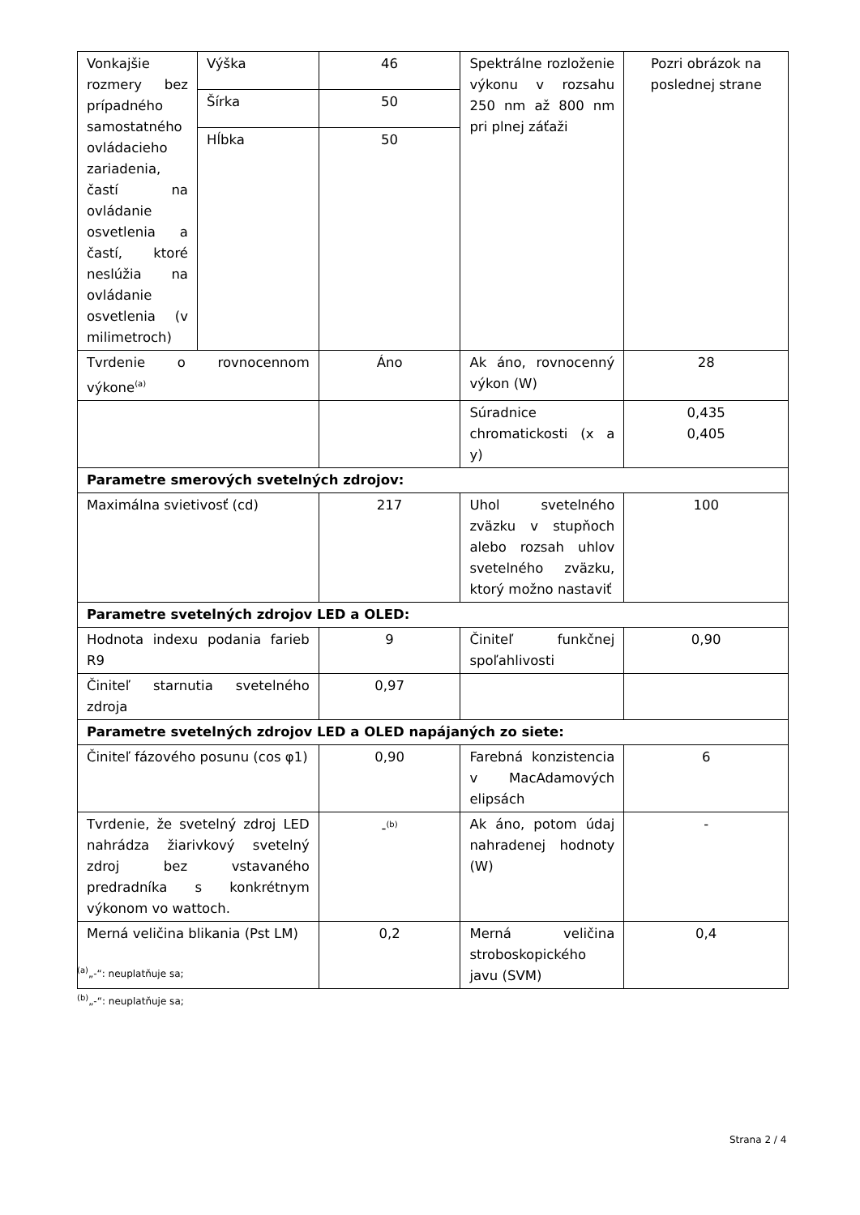| Vonkajšie rozmery bez prípadného samostatného ovládacieho zariadenia, častí na ovládanie osvetlenia a častí, ktoré neslúžia na ovládanie osvetlenia (v milimetroch) | Výška | 46 | Spektrálne rozloženie výkonu v rozsahu 250 nm až 800 nm pri plnej záťaži | Pozri obrázok na poslednej strane |
| | Šírka | 50 | | |
| | Hĺbka | 50 | | |
| Tvrdenie o rovnocennom výkone<sup>(a)</sup> | | Áno | Ak áno, rovnocenný výkon (W) | 28 |
| | | | Súradnice chromatickosti (x a y) | 0,435 0,405 |
| Parametre smerových svetelných zdrojov: | | | | |
| Maximálna svietivosť (cd) | | 217 | Uhol svetelného zväzku v stupňoch alebo rozsah uhlov svetelného zväzku, ktorý možno nastaviť | 100 |
| Parametre svetelných zdrojov LED a OLED: | | | | |
| Hodnota indexu podania farieb R9 | | 9 | Činiteľ funkčnej spoľahlivosti | 0,90 |
| Činiteľ starnutia svetelného zdroja | | 0,97 | | |
| Parametre svetelných zdrojov LED a OLED napájaných zo siete: | | | | |
| Činiteľ fázového posunu (cos φ1) | | 0,90 | Farebná konzistencia v MacAdamových elipsách | 6 |
| Tvrdenie, že svetelný zdroj LED nahrádza žiarivkový svetelný zdroj bez vstavaného predradníka s konkrétnym výkonom vo wattoch. | | -<sup>(b)</sup> | Ak áno, potom údaj nahradenej hodnoty (W) | - |
| Merná veličina blikania (Pst LM) | | 0,2 | Merná veličina stroboskopického javu (SVM) | 0,4 |
<sup>(a)</sup>„-“: neuplatňuje sa;
<sup>(b)</sup>„-“: neuplatňuje sa;
Strana 2 / 4